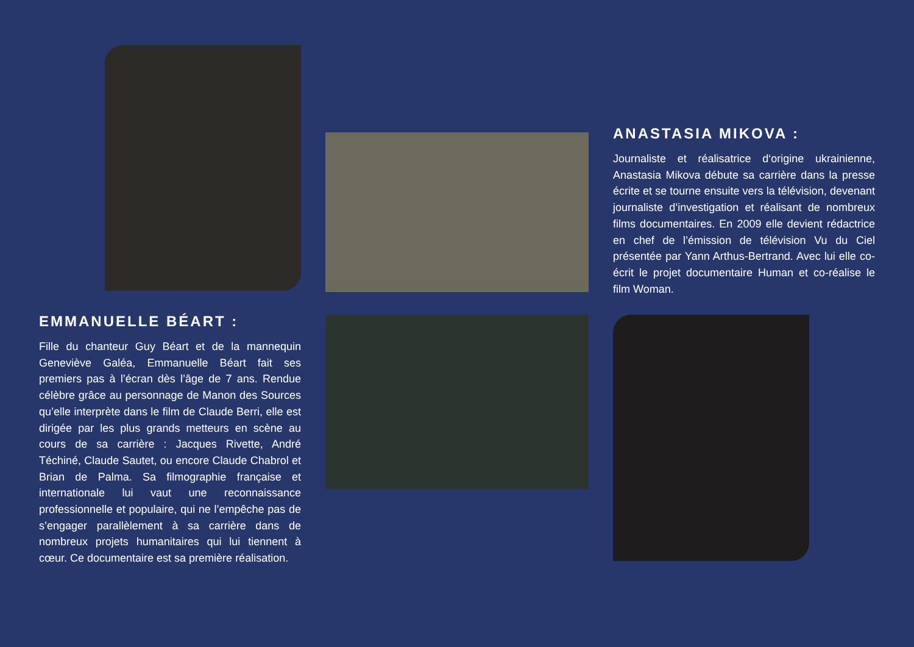ANASTASIA MIKOVA :
Journaliste et réalisatrice d‘origine ukrainienne, Anastasia Mikova débute sa carrière dans la presse écrite et se tourne ensuite vers la télévision, devenant journaliste d’investigation et réalisant de nombreux films documentaires. En 2009 elle devient rédactrice en chef de l’émission de télévision Vu du Ciel présentée par Yann Arthus-Bertrand. Avec lui elle co-écrit le projet documentaire Human et co-réalise le film Woman.
EMMANUELLE BÉART :
Fille du chanteur Guy Béart et de la mannequin Geneviève Galéa, Emmanuelle Béart fait ses premiers pas à l’écran dès l’âge de 7 ans. Rendue célèbre grâce au personnage de Manon des Sources qu’elle interprète dans le film de Claude Berri, elle est dirigée par les plus grands metteurs en scène au cours de sa carrière : Jacques Rivette, André Téchiné, Claude Sautet, ou encore Claude Chabrol et Brian de Palma. Sa filmographie française et internationale lui vaut une reconnaissance professionnelle et populaire, qui ne l’empêche pas de s’engager parallèlement à sa carrière dans de nombreux projets humanitaires qui lui tiennent à cœur. Ce documentaire est sa première réalisation.